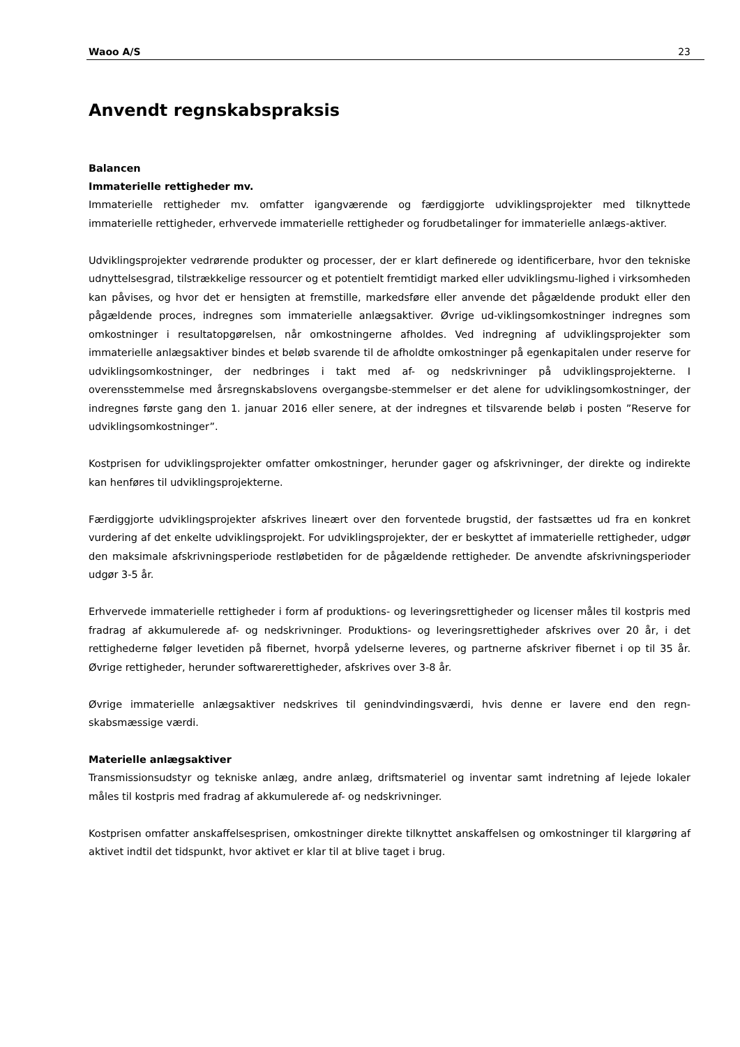Waoo A/S 23
Anvendt regnskabspraksis
Balancen
Immaterielle rettigheder mv.
Immaterielle rettigheder mv. omfatter igangværende og færdiggjorte udviklingsprojekter med tilknyttede immaterielle rettigheder, erhvervede immaterielle rettigheder og forudbetalinger for immaterielle anlægs-aktiver.
Udviklingsprojekter vedrørende produkter og processer, der er klart definerede og identificerbare, hvor den tekniske udnyttelsesgrad, tilstrækkelige ressourcer og et potentielt fremtidigt marked eller udviklingsmu-lighed i virksomheden kan påvises, og hvor det er hensigten at fremstille, markedsføre eller anvende det pågældende produkt eller den pågældende proces, indregnes som immaterielle anlægsaktiver. Øvrige ud-viklingsomkostninger indregnes som omkostninger i resultatopgørelsen, når omkostningerne afholdes. Ved indregning af udviklingsprojekter som immaterielle anlægsaktiver bindes et beløb svarende til de afholdte omkostninger på egenkapitalen under reserve for udviklingsomkostninger, der nedbringes i takt med af- og nedskrivninger på udviklingsprojekterne. I overensstemmelse med årsregnskabslovens overgangsbe-stemmelser er det alene for udviklingsomkostninger, der indregnes første gang den 1. januar 2016 eller senere, at der indregnes et tilsvarende beløb i posten ”Reserve for udviklingsomkostninger”.
Kostprisen for udviklingsprojekter omfatter omkostninger, herunder gager og afskrivninger, der direkte og indirekte kan henføres til udviklingsprojekterne.
Færdiggjorte udviklingsprojekter afskrives lineært over den forventede brugstid, der fastsættes ud fra en konkret vurdering af det enkelte udviklingsprojekt. For udviklingsprojekter, der er beskyttet af immaterielle rettigheder, udgør den maksimale afskrivningsperiode restløbetiden for de pågældende rettigheder. De anvendte afskrivningsperioder udgør 3-5 år.
Erhvervede immaterielle rettigheder i form af produktions- og leveringsrettigheder og licenser måles til kostpris med fradrag af akkumulerede af- og nedskrivninger. Produktions- og leveringsrettigheder afskrives over 20 år, i det rettighederne følger levetiden på fibernet, hvorpå ydelserne leveres, og partnerne afskriver fibernet i op til 35 år. Øvrige rettigheder, herunder softwarerettigheder, afskrives over 3-8 år.
Øvrige immaterielle anlægsaktiver nedskrives til genindvindingsværdi, hvis denne er lavere end den regn-skabsmæssige værdi.
Materielle anlægsaktiver
Transmissionsudstyr og tekniske anlæg, andre anlæg, driftsmateriel og inventar samt indretning af lejede lokaler måles til kostpris med fradrag af akkumulerede af- og nedskrivninger.
Kostprisen omfatter anskaffelsesprisen, omkostninger direkte tilknyttet anskaffelsen og omkostninger til klargøring af aktivet indtil det tidspunkt, hvor aktivet er klar til at blive taget i brug.